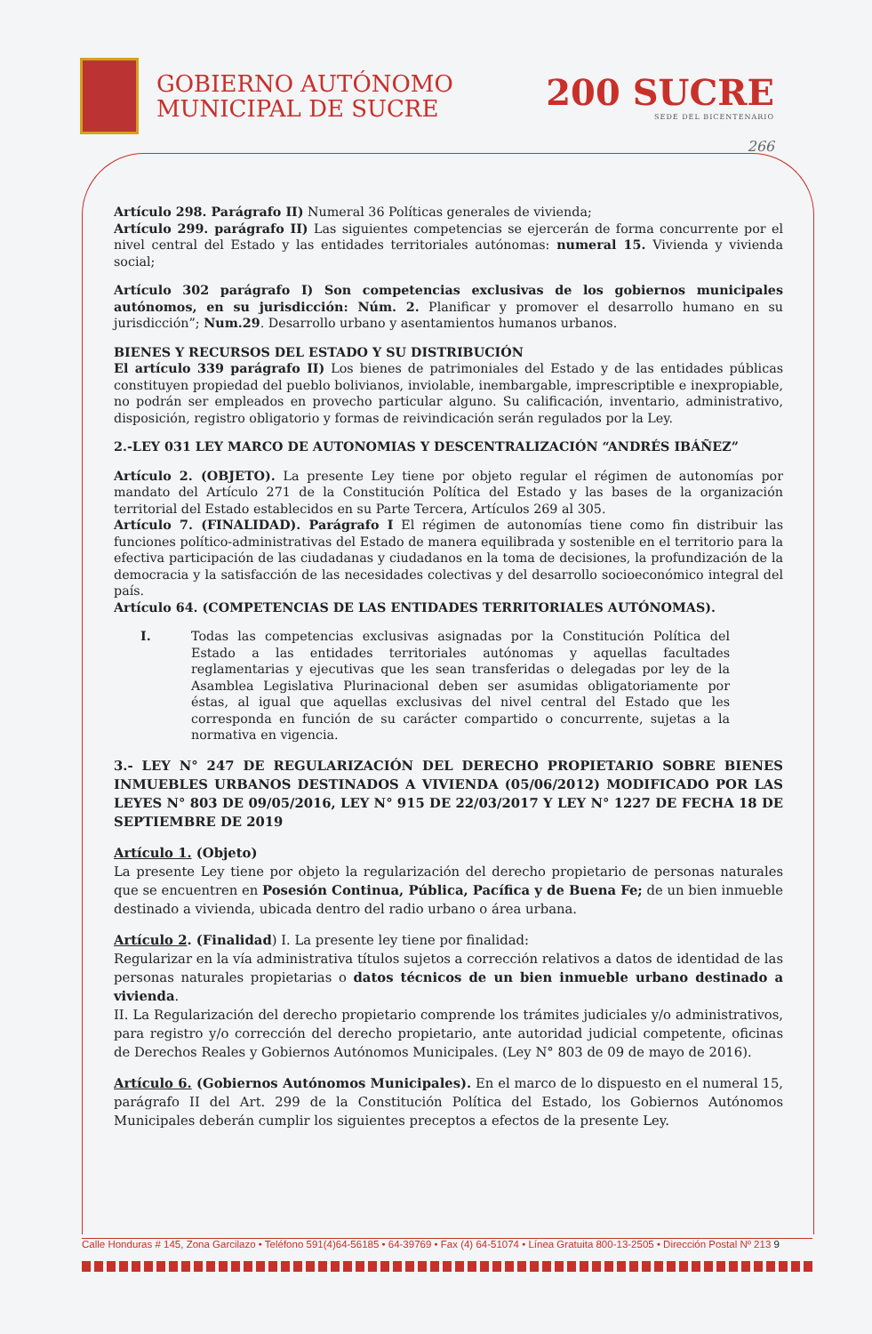GOBIERNO AUTÓNOMO
MUNICIPAL DE SUCRE
200 SUCRE
SEDE DEL BICENTENARIO
266
Artículo 298. Parágrafo II) Numeral 36 Políticas generales de vivienda;
Artículo 299. parágrafo II) Las siguientes competencias se ejercerán de forma concurrente por el nivel central del Estado y las entidades territoriales autónomas: numeral 15. Vivienda y vivienda social;
Artículo 302 parágrafo I) Son competencias exclusivas de los gobiernos municipales autónomos, en su jurisdicción: Núm. 2. Planificar y promover el desarrollo humano en su jurisdicción”; Num.29. Desarrollo urbano y asentamientos humanos urbanos.
BIENES Y RECURSOS DEL ESTADO Y SU DISTRIBUCIÓN
El artículo 339 parágrafo II) Los bienes de patrimoniales del Estado y de las entidades públicas constituyen propiedad del pueblo bolivianos, inviolable, inembargable, imprescriptible e inexpropiable, no podrán ser empleados en provecho particular alguno. Su calificación, inventario, administrativo, disposición, registro obligatorio y formas de reivindicación serán regulados por la Ley.
2.-LEY 031 LEY MARCO DE AUTONOMIAS Y DESCENTRALIZACIÓN “ANDRÉS IBÁÑEZ”
Artículo 2. (OBJETO). La presente Ley tiene por objeto regular el régimen de autonomías por mandato del Artículo 271 de la Constitución Política del Estado y las bases de la organización territorial del Estado establecidos en su Parte Tercera, Artículos 269 al 305.
Artículo 7. (FINALIDAD). Parágrafo I El régimen de autonomías tiene como fin distribuir las funciones político-administrativas del Estado de manera equilibrada y sostenible en el territorio para la efectiva participación de las ciudadanas y ciudadanos en la toma de decisiones, la profundización de la democracia y la satisfacción de las necesidades colectivas y del desarrollo socioeconómico integral del país.
Artículo 64. (COMPETENCIAS DE LAS ENTIDADES TERRITORIALES AUTÓNOMAS).
I. Todas las competencias exclusivas asignadas por la Constitución Política del Estado a las entidades territoriales autónomas y aquellas facultades reglamentarias y ejecutivas que les sean transferidas o delegadas por ley de la Asamblea Legislativa Plurinacional deben ser asumidas obligatoriamente por éstas, al igual que aquellas exclusivas del nivel central del Estado que les corresponda en función de su carácter compartido o concurrente, sujetas a la normativa en vigencia.
3.- LEY N° 247 DE REGULARIZACIÓN DEL DERECHO PROPIETARIO SOBRE BIENES INMUEBLES URBANOS DESTINADOS A VIVIENDA (05/06/2012) MODIFICADO POR LAS LEYES N° 803 DE 09/05/2016, LEY N° 915 DE 22/03/2017 Y LEY N° 1227 DE FECHA 18 DE SEPTIEMBRE DE 2019
Artículo 1. (Objeto)
La presente Ley tiene por objeto la regularización del derecho propietario de personas naturales que se encuentren en Posesión Continua, Pública, Pacífica y de Buena Fe; de un bien inmueble destinado a vivienda, ubicada dentro del radio urbano o área urbana.
Artículo 2. (Finalidad) I. La presente ley tiene por finalidad:
Regularizar en la vía administrativa títulos sujetos a corrección relativos a datos de identidad de las personas naturales propietarias o datos técnicos de un bien inmueble urbano destinado a vivienda.
II. La Regularización del derecho propietario comprende los trámites judiciales y/o administrativos, para registro y/o corrección del derecho propietario, ante autoridad judicial competente, oficinas de Derechos Reales y Gobiernos Autónomos Municipales. (Ley N° 803 de 09 de mayo de 2016).
Artículo 6. (Gobiernos Autónomos Municipales). En el marco de lo dispuesto en el numeral 15, parágrafo II del Art. 299 de la Constitución Política del Estado, los Gobiernos Autónomos Municipales deberán cumplir los siguientes preceptos a efectos de la presente Ley.
Calle Honduras # 145, Zona Garcilazo • Teléfono 591(4)64-56185 • 64-39769 • Fax (4) 64-51074 • Línea Gratuita 800-13-2505 • Dirección Postal Nº 213 9